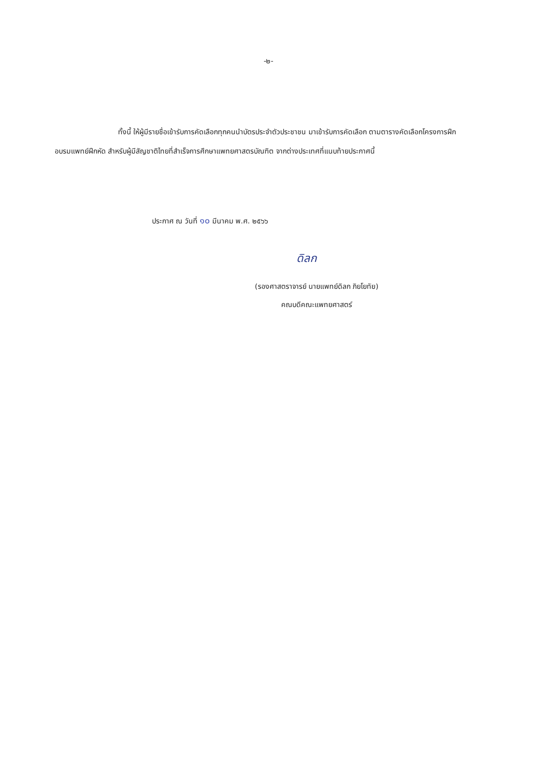-๒-
ทั้งนี้ ให้ผู้มีรายชื่อเข้ารับการคัดเลือกทุกคนนำบัตรประจำตัวประชาชน มาเข้ารับการคัดเลือก ตามตารางคัดเลือกโครงการฝึกอบรมแพทย์ฝึกหัด สำหรับผู้มีสัญชาติไทยที่สำเร็จการศึกษาแพทยศาสตรบัณฑิต จากต่างประเทศที่แนบท้ายประกาศนี้
ประกาศ ณ วันที่ ๑๐ มีนาคม พ.ศ. ๒๕๖๖
ดิลก
(รองศาสตราจารย์ นายแพทย์ดิลก ภิยโยทัย)
คณบดีคณะแพทยศาสตร์